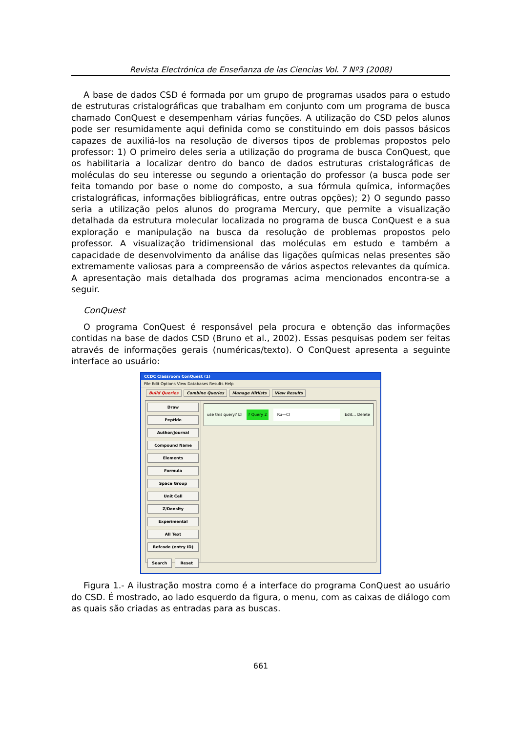Revista Electrónica de Enseñanza de las Ciencias Vol. 7 Nº3 (2008)
A base de dados CSD é formada por um grupo de programas usados para o estudo de estruturas cristalográficas que trabalham em conjunto com um programa de busca chamado ConQuest e desempenham várias funções. A utilização do CSD pelos alunos pode ser resumidamente aqui definida como se constituindo em dois passos básicos capazes de auxiliá-los na resolução de diversos tipos de problemas propostos pelo professor: 1) O primeiro deles seria a utilização do programa de busca ConQuest, que os habilitaria a localizar dentro do banco de dados estruturas cristalográficas de moléculas do seu interesse ou segundo a orientação do professor (a busca pode ser feita tomando por base o nome do composto, a sua fórmula química, informações cristalográficas, informações bibliográficas, entre outras opções); 2) O segundo passo seria a utilização pelos alunos do programa Mercury, que permite a visualização detalhada da estrutura molecular localizada no programa de busca ConQuest e a sua exploração e manipulação na busca da resolução de problemas propostos pelo professor. A visualização tridimensional das moléculas em estudo e também a capacidade de desenvolvimento da análise das ligações químicas nelas presentes são extremamente valiosas para a compreensão de vários aspectos relevantes da química. A apresentação mais detalhada dos programas acima mencionados encontra-se a seguir.
ConQuest
O programa ConQuest é responsável pela procura e obtenção das informações contidas na base de dados CSD (Bruno et al., 2002). Essas pesquisas podem ser feitas através de informações gerais (numéricas/texto). O ConQuest apresenta a seguinte interface ao usuário:
CCDC Classroom ConQuest (1)
File Edit Options View Databases Results Help
Build Queries Combine Queries Manage Hitlists View Results
Draw
Peptide
Author/Journal
Compound Name
Elements
Formula
Space Group
Unit Cell
Z/Density
Experimental
All Text
Refcode (entry ID)
Search Reset
use this query? ☑? Query 2 Ru—Cl Edit... Delete
Figura 1.- A ilustração mostra como é a interface do programa ConQuest ao usuário do CSD. É mostrado, ao lado esquerdo da figura, o menu, com as caixas de diálogo com as quais são criadas as entradas para as buscas.
661